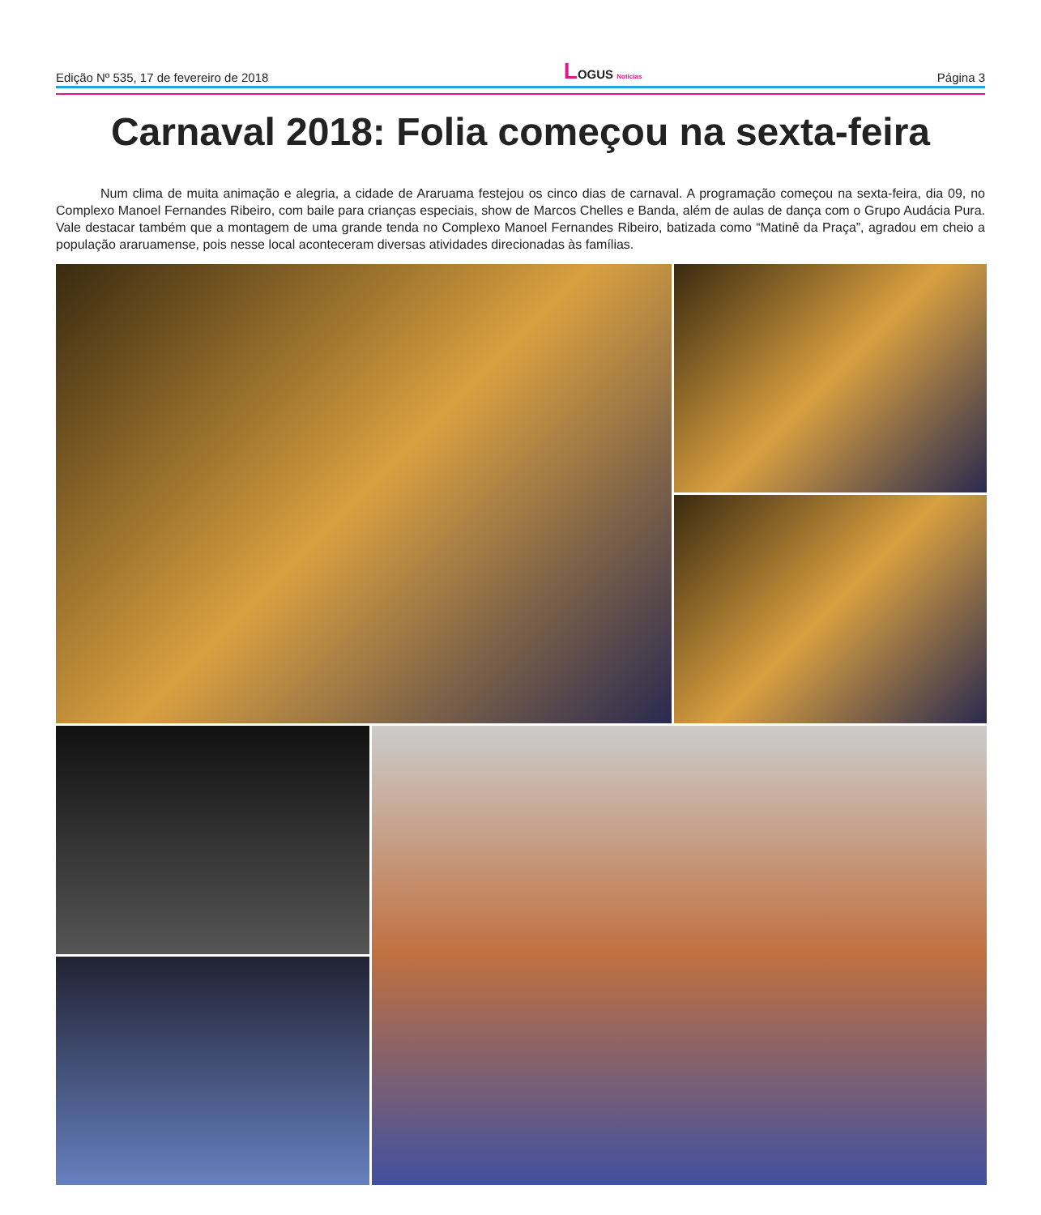Edição Nº 535, 17 de fevereiro de 2018 LOGUS Notícias Página 3
Carnaval 2018: Folia começou na sexta-feira
Num clima de muita animação e alegria, a cidade de Araruama festejou os cinco dias de carnaval. A programação começou na sexta-feira, dia 09, no Complexo Manoel Fernandes Ribeiro, com baile para crianças especiais, show de Marcos Chelles e Banda, além de aulas de dança com o Grupo Audácia Pura. Vale destacar também que a montagem de uma grande tenda no Complexo Manoel Fernandes Ribeiro, batizada como “Matinê da Praça”, agradou em cheio a população araruamense, pois nesse local aconteceram diversas atividades direcionadas às famílias.